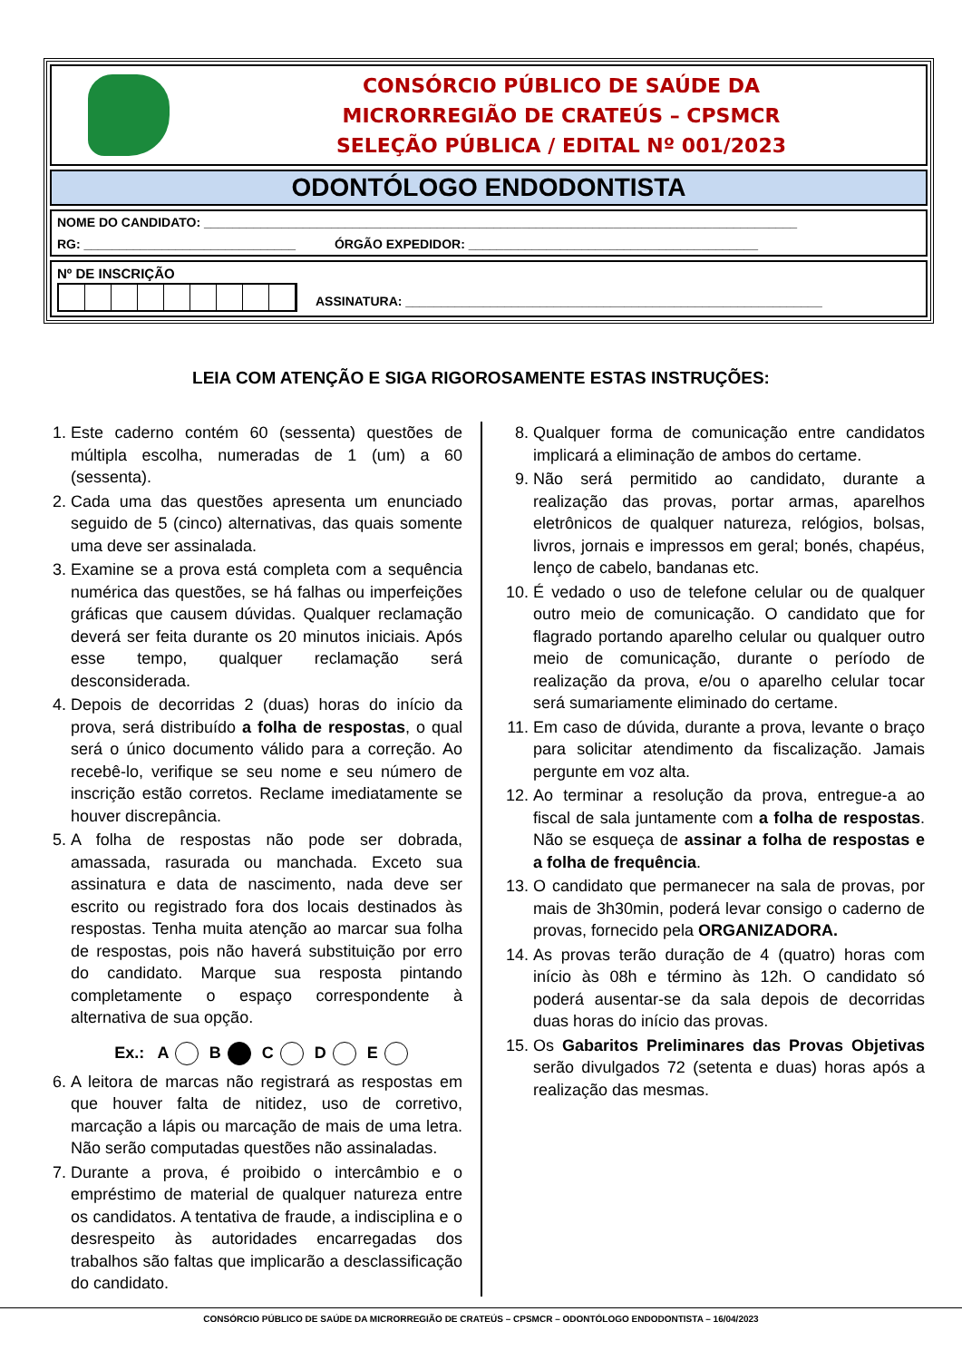CONSÓRCIO PÚBLICO DE SAÚDE DA
MICRORREGIÃO DE CRATEÚS – CPSMCR
SELEÇÃO PÚBLICA / EDITAL Nº 001/2023
ODONTÓLOGO ENDODONTISTA
NOME DO CANDIDATO: ____________________________________________________________________________________
RG: ______________________________ ÓRGÃO EXPEDIDOR: _________________________________________
Nº DE INSCRIÇÃO
ASSINATURA: ___________________________________________________________
LEIA COM ATENÇÃO E SIGA RIGOROSAMENTE ESTAS INSTRUÇÕES:
1. Este caderno contém 60 (sessenta) questões de múltipla escolha, numeradas de 1 (um) a 60 (sessenta).
2. Cada uma das questões apresenta um enunciado seguido de 5 (cinco) alternativas, das quais somente uma deve ser assinalada.
3. Examine se a prova está completa com a sequência numérica das questões, se há falhas ou imperfeições gráficas que causem dúvidas. Qualquer reclamação deverá ser feita durante os 20 minutos iniciais. Após esse tempo, qualquer reclamação será desconsiderada.
4. Depois de decorridas 2 (duas) horas do início da prova, será distribuído a folha de respostas, o qual será o único documento válido para a correção. Ao recebê-lo, verifique se seu nome e seu número de inscrição estão corretos. Reclame imediatamente se houver discrepância.
5. A folha de respostas não pode ser dobrada, amassada, rasurada ou manchada. Exceto sua assinatura e data de nascimento, nada deve ser escrito ou registrado fora dos locais destinados às respostas. Tenha muita atenção ao marcar sua folha de respostas, pois não haverá substituição por erro do candidato. Marque sua resposta pintando completamente o espaço correspondente à alternativa de sua opção.
Ex.: A B C D E
6. A leitora de marcas não registrará as respostas em que houver falta de nitidez, uso de corretivo, marcação a lápis ou marcação de mais de uma letra. Não serão computadas questões não assinaladas.
7. Durante a prova, é proibido o intercâmbio e o empréstimo de material de qualquer natureza entre os candidatos. A tentativa de fraude, a indisciplina e o desrespeito às autoridades encarregadas dos trabalhos são faltas que implicarão a desclassificação do candidato.
8. Qualquer forma de comunicação entre candidatos implicará a eliminação de ambos do certame.
9. Não será permitido ao candidato, durante a realização das provas, portar armas, aparelhos eletrônicos de qualquer natureza, relógios, bolsas, livros, jornais e impressos em geral; bonés, chapéus, lenço de cabelo, bandanas etc.
10. É vedado o uso de telefone celular ou de qualquer outro meio de comunicação. O candidato que for flagrado portando aparelho celular ou qualquer outro meio de comunicação, durante o período de realização da prova, e/ou o aparelho celular tocar será sumariamente eliminado do certame.
11. Em caso de dúvida, durante a prova, levante o braço para solicitar atendimento da fiscalização. Jamais pergunte em voz alta.
12. Ao terminar a resolução da prova, entregue-a ao fiscal de sala juntamente com a folha de respostas. Não se esqueça de assinar a folha de respostas e a folha de frequência.
13. O candidato que permanecer na sala de provas, por mais de 3h30min, poderá levar consigo o caderno de provas, fornecido pela ORGANIZADORA.
14. As provas terão duração de 4 (quatro) horas com início às 08h e término às 12h. O candidato só poderá ausentar-se da sala depois de decorridas duas horas do início das provas.
15. Os Gabaritos Preliminares das Provas Objetivas serão divulgados 72 (setenta e duas) horas após a realização das mesmas.
CONSÓRCIO PÚBLICO DE SAÚDE DA MICRORREGIÃO DE CRATEÚS – CPSMCR – ODONTÓLOGO ENDODONTISTA – 16/04/2023